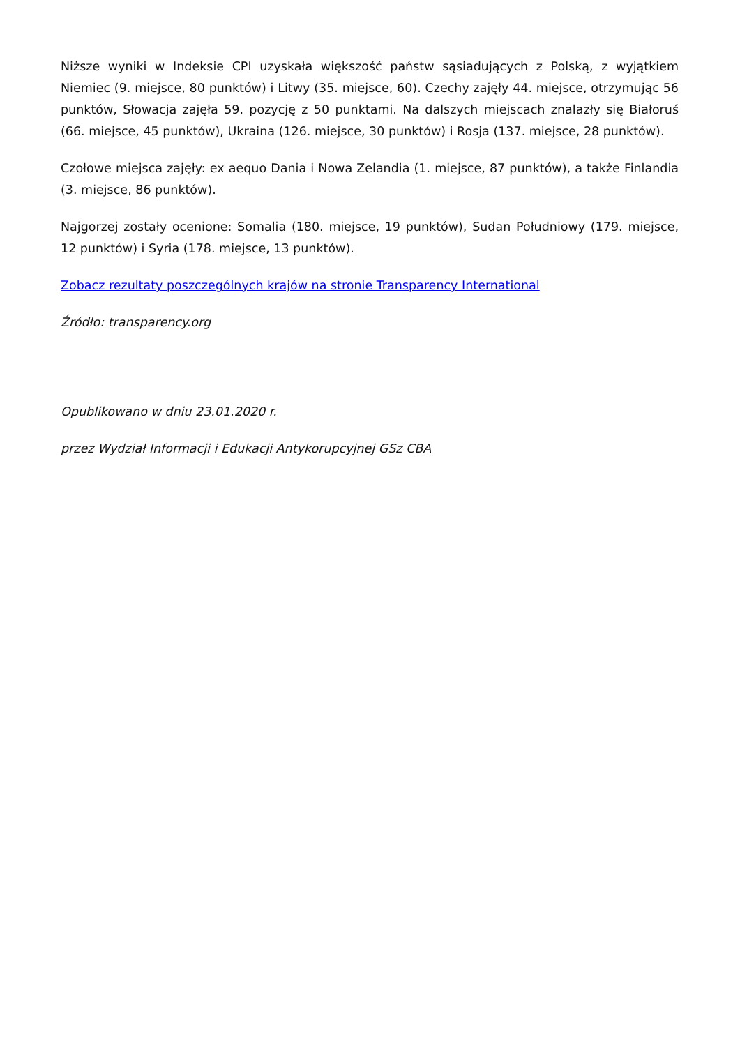Niższe wyniki w Indeksie CPI uzyskała większość państw sąsiadujących z Polską, z wyjątkiem Niemiec (9. miejsce, 80 punktów) i Litwy (35. miejsce, 60). Czechy zajęły 44. miejsce, otrzymując 56 punktów, Słowacja zajęła 59. pozycję z 50 punktami. Na dalszych miejscach znalazły się Białoruś (66. miejsce, 45 punktów), Ukraina (126. miejsce, 30 punktów) i Rosja (137. miejsce, 28 punktów).
Czołowe miejsca zajęły: ex aequo Dania i Nowa Zelandia (1. miejsce, 87 punktów), a także Finlandia (3. miejsce, 86 punktów).
Najgorzej zostały ocenione: Somalia (180. miejsce, 19 punktów), Sudan Południowy (179. miejsce, 12 punktów) i Syria (178. miejsce, 13 punktów).
Zobacz rezultaty poszczególnych krajów na stronie Transparency International
Źródło: transparency.org
Opublikowano w dniu 23.01.2020 r.
przez Wydział Informacji i Edukacji Antykorupcyjnej GSz CBA